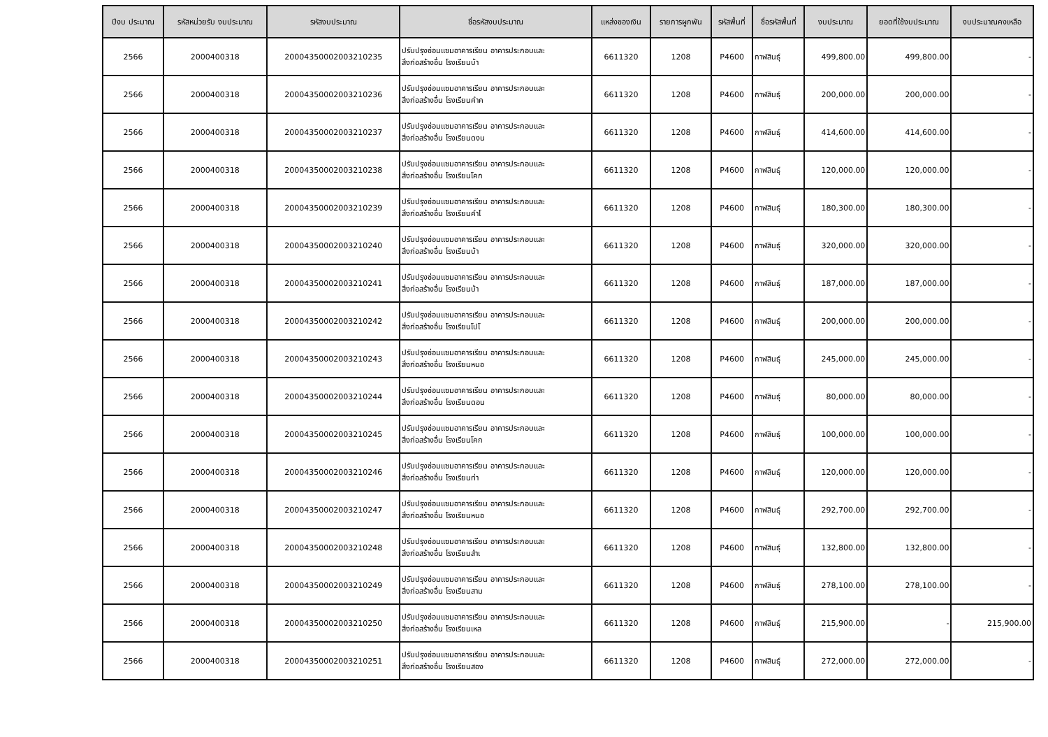| ปีงบ ประมาณ | รหัสหน่วยรับ งบประมาณ | รหัสงบประมาณ | ชื่อรหัสงบประมาณ | แหล่งของเงิน | รายการผูกพัน | รหัสพื้นที่ | ชื่อรหัสพื้นที่ | งบประมาณ | ยอดที่ใช้งบประมาณ | งบประมาณคงเหลือ |
| --- | --- | --- | --- | --- | --- | --- | --- | --- | --- | --- |
| 2566 | 2000400318 | 20004350002003210235 | ปรับปรุงซ่อมแซมอาคารเรียน อาคารประกอบและ สิ่งก่อสร้างอื่น โรงเรียนบ้า | 6611320 | 1208 | P4600 | กาฬสินธุ์ | 499,800.00 | 499,800.00 | - |
| 2566 | 2000400318 | 20004350002003210236 | ปรับปรุงซ่อมแซมอาคารเรียน อาคารประกอบและ สิ่งก่อสร้างอื่น โรงเรียนคำค | 6611320 | 1208 | P4600 | กาฬสินธุ์ | 200,000.00 | 200,000.00 | - |
| 2566 | 2000400318 | 20004350002003210237 | ปรับปรุงซ่อมแซมอาคารเรียน อาคารประกอบและ สิ่งก่อสร้างอื่น โรงเรียนดงน | 6611320 | 1208 | P4600 | กาฬสินธุ์ | 414,600.00 | 414,600.00 | - |
| 2566 | 2000400318 | 20004350002003210238 | ปรับปรุงซ่อมแซมอาคารเรียน อาคารประกอบและ สิ่งก่อสร้างอื่น โรงเรียนโคก | 6611320 | 1208 | P4600 | กาฬสินธุ์ | 120,000.00 | 120,000.00 | - |
| 2566 | 2000400318 | 20004350002003210239 | ปรับปรุงซ่อมแซมอาคารเรียน อาคารประกอบและ สิ่งก่อสร้างอื่น โรงเรียนคำโ | 6611320 | 1208 | P4600 | กาฬสินธุ์ | 180,300.00 | 180,300.00 | - |
| 2566 | 2000400318 | 20004350002003210240 | ปรับปรุงซ่อมแซมอาคารเรียน อาคารประกอบและ สิ่งก่อสร้างอื่น โรงเรียนบ้า | 6611320 | 1208 | P4600 | กาฬสินธุ์ | 320,000.00 | 320,000.00 | - |
| 2566 | 2000400318 | 20004350002003210241 | ปรับปรุงซ่อมแซมอาคารเรียน อาคารประกอบและ สิ่งก่อสร้างอื่น โรงเรียนบ้า | 6611320 | 1208 | P4600 | กาฬสินธุ์ | 187,000.00 | 187,000.00 | - |
| 2566 | 2000400318 | 20004350002003210242 | ปรับปรุงซ่อมแซมอาคารเรียน อาคารประกอบและ สิ่งก่อสร้างอื่น โรงเรียนโปโ | 6611320 | 1208 | P4600 | กาฬสินธุ์ | 200,000.00 | 200,000.00 | - |
| 2566 | 2000400318 | 20004350002003210243 | ปรับปรุงซ่อมแซมอาคารเรียน อาคารประกอบและ สิ่งก่อสร้างอื่น โรงเรียนหนอ | 6611320 | 1208 | P4600 | กาฬสินธุ์ | 245,000.00 | 245,000.00 | - |
| 2566 | 2000400318 | 20004350002003210244 | ปรับปรุงซ่อมแซมอาคารเรียน อาคารประกอบและ สิ่งก่อสร้างอื่น โรงเรียนดอน | 6611320 | 1208 | P4600 | กาฬสินธุ์ | 80,000.00 | 80,000.00 | - |
| 2566 | 2000400318 | 20004350002003210245 | ปรับปรุงซ่อมแซมอาคารเรียน อาคารประกอบและ สิ่งก่อสร้างอื่น โรงเรียนโคก | 6611320 | 1208 | P4600 | กาฬสินธุ์ | 100,000.00 | 100,000.00 | - |
| 2566 | 2000400318 | 20004350002003210246 | ปรับปรุงซ่อมแซมอาคารเรียน อาคารประกอบและ สิ่งก่อสร้างอื่น โรงเรียนท่า | 6611320 | 1208 | P4600 | กาฬสินธุ์ | 120,000.00 | 120,000.00 | - |
| 2566 | 2000400318 | 20004350002003210247 | ปรับปรุงซ่อมแซมอาคารเรียน อาคารประกอบและ สิ่งก่อสร้างอื่น โรงเรียนหนอ | 6611320 | 1208 | P4600 | กาฬสินธุ์ | 292,700.00 | 292,700.00 | - |
| 2566 | 2000400318 | 20004350002003210248 | ปรับปรุงซ่อมแซมอาคารเรียน อาคารประกอบและ สิ่งก่อสร้างอื่น โรงเรียนสำเ | 6611320 | 1208 | P4600 | กาฬสินธุ์ | 132,800.00 | 132,800.00 | - |
| 2566 | 2000400318 | 20004350002003210249 | ปรับปรุงซ่อมแซมอาคารเรียน อาคารประกอบและ สิ่งก่อสร้างอื่น โรงเรียนสาม | 6611320 | 1208 | P4600 | กาฬสินธุ์ | 278,100.00 | 278,100.00 | - |
| 2566 | 2000400318 | 20004350002003210250 | ปรับปรุงซ่อมแซมอาคารเรียน อาคารประกอบและ สิ่งก่อสร้างอื่น โรงเรียนเหล | 6611320 | 1208 | P4600 | กาฬสินธุ์ | 215,900.00 | - | 215,900.00 |
| 2566 | 2000400318 | 20004350002003210251 | ปรับปรุงซ่อมแซมอาคารเรียน อาคารประกอบและ สิ่งก่อสร้างอื่น โรงเรียนสอง | 6611320 | 1208 | P4600 | กาฬสินธุ์ | 272,000.00 | 272,000.00 | - |